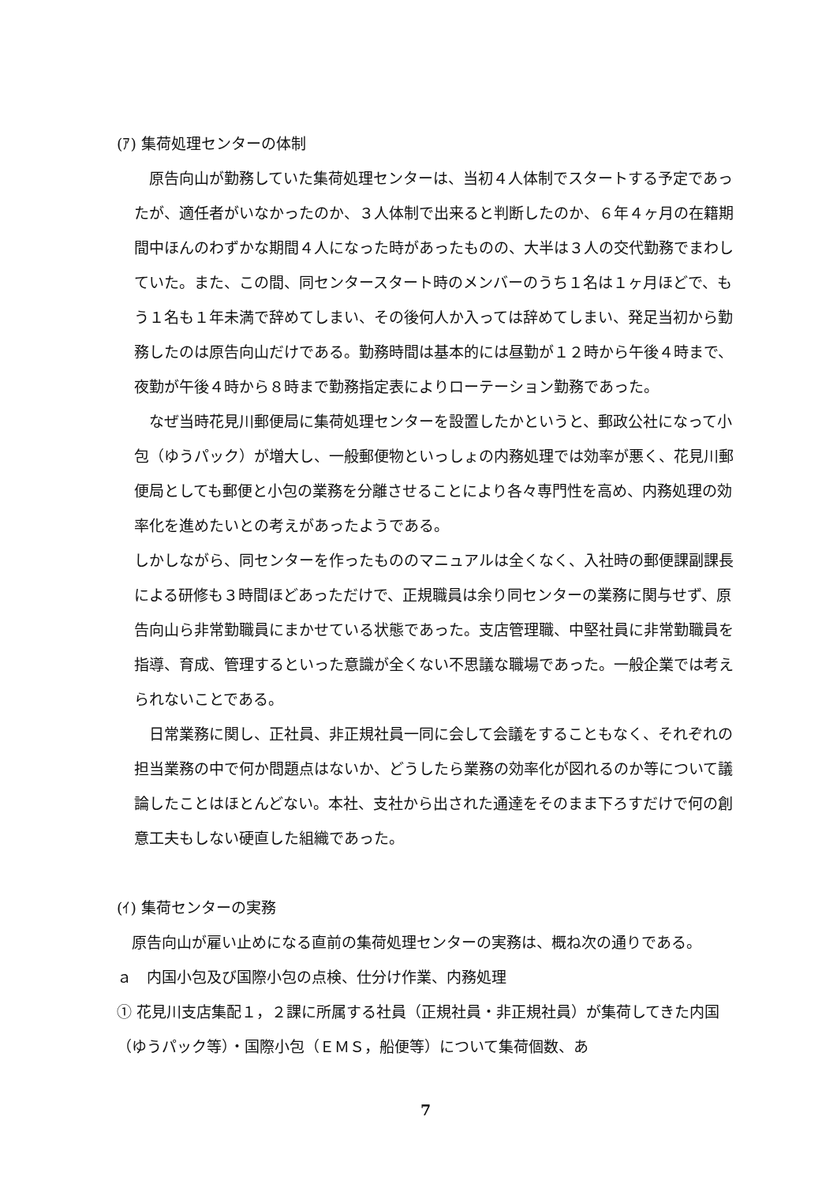(ｱ) 集荷処理センターの体制
　原告向山が勤務していた集荷処理センターは、当初４人体制でスタートする予定であったが、適任者がいなかったのか、３人体制で出来ると判断したのか、６年４ヶ月の在籍期間中ほんのわずかな期間４人になった時があったものの、大半は３人の交代勤務でまわしていた。また、この間、同センタースタート時のメンバーのうち１名は１ヶ月ほどで、もう１名も１年未満で辞めてしまい、その後何人か入っては辞めてしまい、発足当初から勤務したのは原告向山だけである。勤務時間は基本的には昼勤が１２時から午後４時まで、夜勤が午後４時から８時まで勤務指定表によりローテーション勤務であった。
　なぜ当時花見川郵便局に集荷処理センターを設置したかというと、郵政公社になって小包（ゆうパック）が増大し、一般郵便物といっしょの内務処理では効率が悪く、花見川郵便局としても郵便と小包の業務を分離させることにより各々専門性を高め、内務処理の効率化を進めたいとの考えがあったようである。
しかしながら、同センターを作ったもののマニュアルは全くなく、入社時の郵便課副課長による研修も３時間ほどあっただけで、正規職員は余り同センターの業務に関与せず、原告向山ら非常勤職員にまかせている状態であった。支店管理職、中堅社員に非常勤職員を指導、育成、管理するといった意識が全くない不思議な職場であった。一般企業では考えられないことである。
　日常業務に関し、正社員、非正規社員一同に会して会議をすることもなく、それぞれの担当業務の中で何か問題点はないか、どうしたら業務の効率化が図れるのか等について議論したことはほとんどない。本社、支社から出された通達をそのまま下ろすだけで何の創意工夫もしない硬直した組織であった。
(ｲ) 集荷センターの実務
　原告向山が雇い止めになる直前の集荷処理センターの実務は、概ね次の通りである。
ａ　内国小包及び国際小包の点検、仕分け作業、内務処理
① 花見川支店集配１，２課に所属する社員（正規社員・非正規社員）が集荷してきた内国（ゆうパック等）・国際小包（ＥＭＳ，船便等）について集荷個数、あ
7